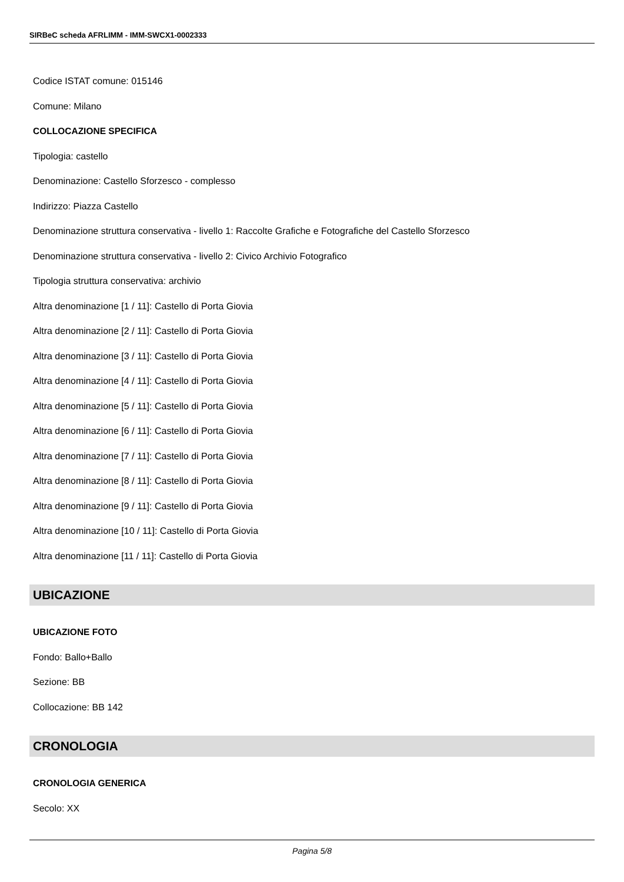SIRBeC scheda AFRLIMM - IMM-SWCX1-0002333
Codice ISTAT comune: 015146
Comune: Milano
COLLOCAZIONE SPECIFICA
Tipologia: castello
Denominazione: Castello Sforzesco - complesso
Indirizzo: Piazza Castello
Denominazione struttura conservativa - livello 1: Raccolte Grafiche e Fotografiche del Castello Sforzesco
Denominazione struttura conservativa - livello 2: Civico Archivio Fotografico
Tipologia struttura conservativa: archivio
Altra denominazione [1 / 11]: Castello di Porta Giovia
Altra denominazione [2 / 11]: Castello di Porta Giovia
Altra denominazione [3 / 11]: Castello di Porta Giovia
Altra denominazione [4 / 11]: Castello di Porta Giovia
Altra denominazione [5 / 11]: Castello di Porta Giovia
Altra denominazione [6 / 11]: Castello di Porta Giovia
Altra denominazione [7 / 11]: Castello di Porta Giovia
Altra denominazione [8 / 11]: Castello di Porta Giovia
Altra denominazione [9 / 11]: Castello di Porta Giovia
Altra denominazione [10 / 11]: Castello di Porta Giovia
Altra denominazione [11 / 11]: Castello di Porta Giovia
UBICAZIONE
UBICAZIONE FOTO
Fondo: Ballo+Ballo
Sezione: BB
Collocazione: BB 142
CRONOLOGIA
CRONOLOGIA GENERICA
Secolo: XX
Pagina 5/8